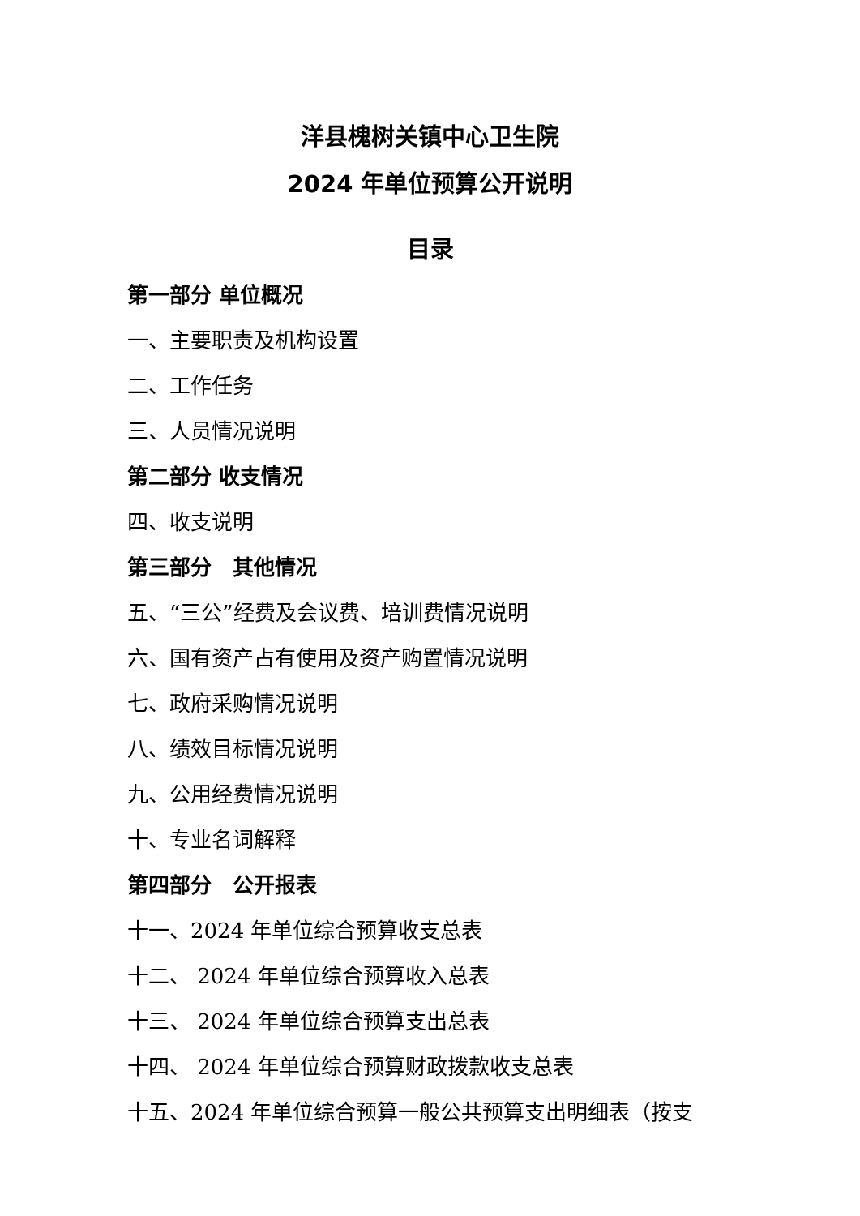洋县槐树关镇中心卫生院
2024 年单位预算公开说明
目录
第一部分 单位概况
一、主要职责及机构设置
二、工作任务
三、人员情况说明
第二部分 收支情况
四、收支说明
第三部分　其他情况
五、“三公”经费及会议费、培训费情况说明
六、国有资产占有使用及资产购置情况说明
七、政府采购情况说明
八、绩效目标情况说明
九、公用经费情况说明
十、专业名词解释
第四部分　公开报表
十一、2024 年单位综合预算收支总表
十二、 2024 年单位综合预算收入总表
十三、 2024 年单位综合预算支出总表
十四、 2024 年单位综合预算财政拨款收支总表
十五、2024 年单位综合预算一般公共预算支出明细表（按支